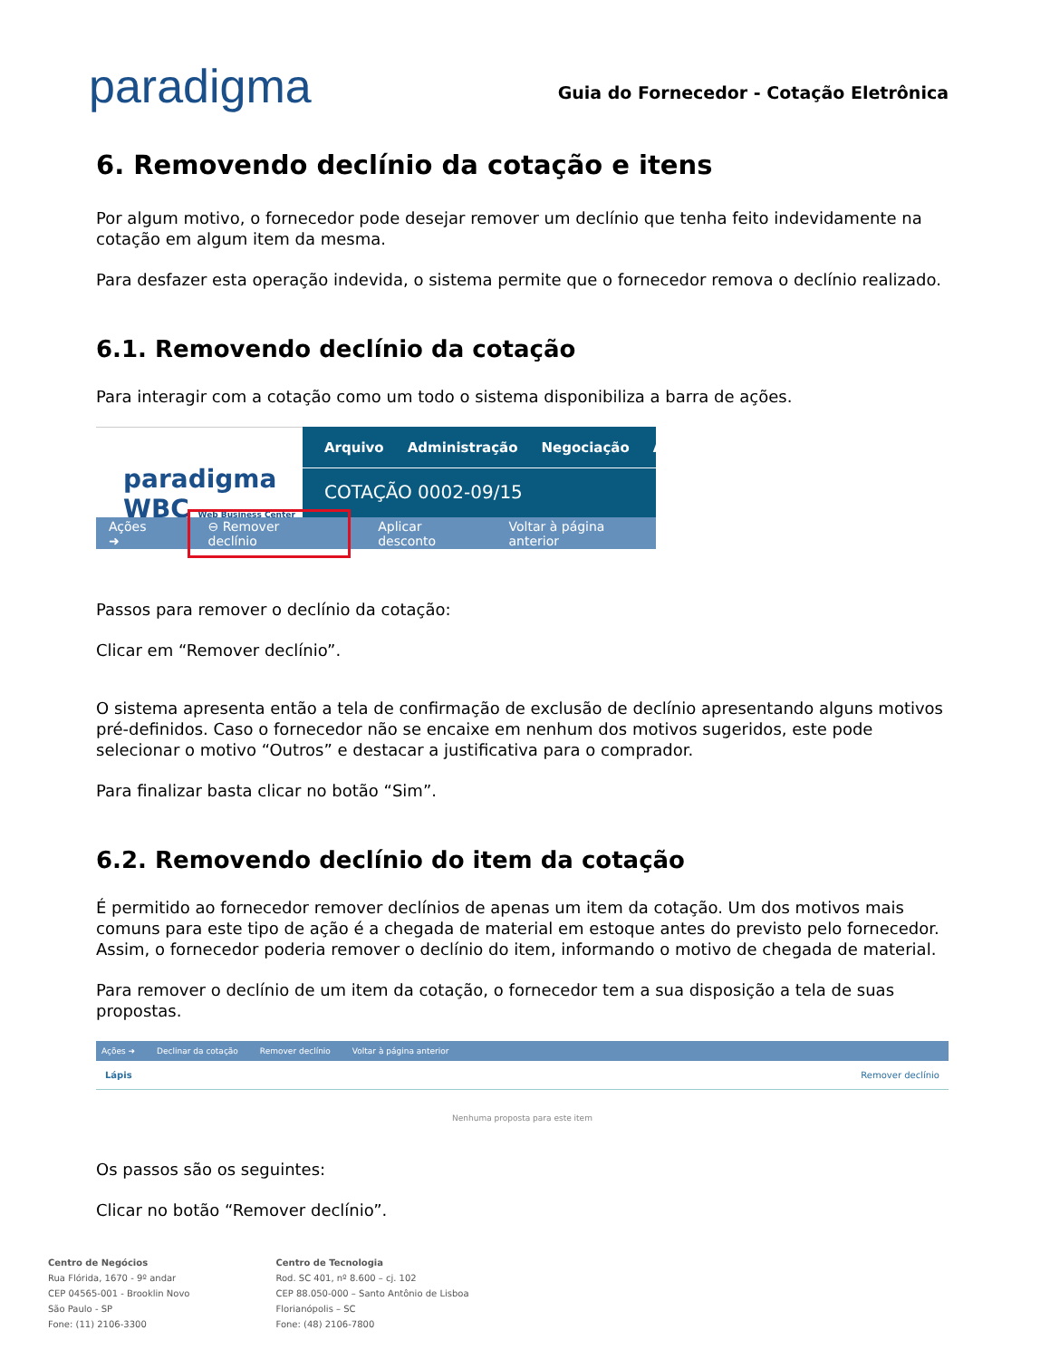paradigma
Guia do Fornecedor - Cotação Eletrônica
6. Removendo declínio da cotação e itens
Por algum motivo, o fornecedor pode desejar remover um declínio que tenha feito indevidamente na cotação em algum item da mesma.
Para desfazer esta operação indevida, o sistema permite que o fornecedor remova o declínio realizado.
6.1. Removendo declínio da cotação
Para interagir com a cotação como um todo o sistema disponibiliza a barra de ações.
paradigma
WBC Web Business Center
Arquivo Administração Negociação Ajuda
COTAÇÃO 0002-09/15
Ações ➜ ⊖ Remover declínio Aplicar desconto Voltar à página anterior
Passos para remover o declínio da cotação:
Clicar em “Remover declínio”.
O sistema apresenta então a tela de confirmação de exclusão de declínio apresentando alguns motivos pré-definidos. Caso o fornecedor não se encaixe em nenhum dos motivos sugeridos, este pode selecionar o motivo “Outros” e destacar a justificativa para o comprador.
Para finalizar basta clicar no botão “Sim”.
6.2. Removendo declínio do item da cotação
É permitido ao fornecedor remover declínios de apenas um item da cotação. Um dos motivos mais comuns para este tipo de ação é a chegada de material em estoque antes do previsto pelo fornecedor. Assim, o fornecedor poderia remover o declínio do item, informando o motivo de chegada de material.
Para remover o declínio de um item da cotação, o fornecedor tem a sua disposição a tela de suas propostas.
Ações ➜ Declinar da cotação Remover declínio Voltar à página anterior
Lápis Remover declínio
Nenhuma proposta para este item
Os passos são os seguintes:
Clicar no botão “Remover declínio”.
Centro de Negócios
Rua Flórida, 1670 - 9º andar
CEP 04565-001 - Brooklin Novo
São Paulo - SP
Fone: (11) 2106-3300
Centro de Tecnologia
Rod. SC 401, nº 8.600 – cj. 102
CEP 88.050-000 – Santo Antônio de Lisboa
Florianópolis – SC
Fone: (48) 2106-7800